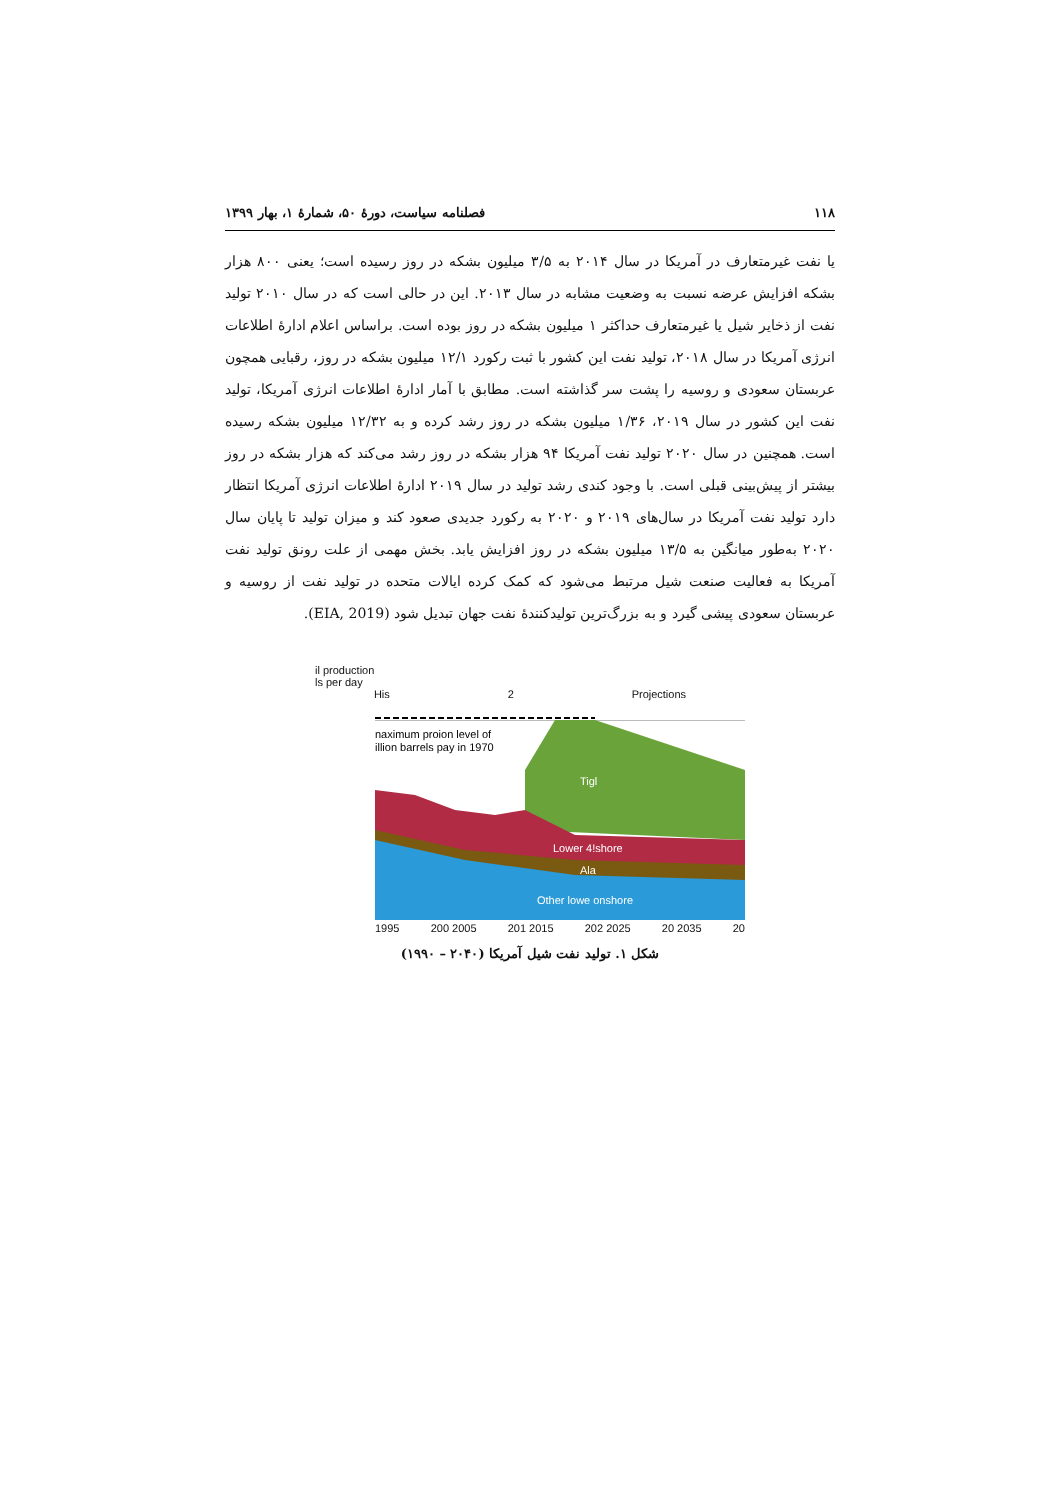۱۱۸ فصلنامه سیاست، دورهٔ ۵۰، شمارهٔ ۱، بهار ۱۳۹۹
یا نفت غیرمتعارف در آمریکا در سال ۲۰۱۴ به ۳/۵ میلیون بشکه در روز رسیده است؛ یعنی ۸۰۰ هزار بشکه افزایش عرضه نسبت به وضعیت مشابه در سال ۲۰۱۳. این در حالی است که در سال ۲۰۱۰ تولید نفت از ذخایر شیل یا غیرمتعارف حداکثر ۱ میلیون بشکه در روز بوده است. براساس اعلام ادارهٔ اطلاعات انرژی آمریکا در سال ۲۰۱۸، تولید نفت این کشور با ثبت رکورد ۱۲/۱ میلیون بشکه در روز، رقبایی همچون عربستان سعودی و روسیه را پشت سر گذاشته است. مطابق با آمار ادارهٔ اطلاعات انرژی آمریکا، تولید نفت این کشور در سال ۲۰۱۹، ۱/۳۶ میلیون بشکه در روز رشد کرده و به ۱۲/۳۲ میلیون بشکه رسیده است. همچنین در سال ۲۰۲۰ تولید نفت آمریکا ۹۴ هزار بشکه در روز رشد می‌کند که هزار بشکه در روز بیشتر از پیش‌بینی قبلی است. با وجود کندی رشد تولید در سال ۲۰۱۹ ادارهٔ اطلاعات انرژی آمریکا انتظار دارد تولید نفت آمریکا در سال‌های ۲۰۱۹ و ۲۰۲۰ به رکورد جدیدی صعود کند و میزان تولید تا پایان سال ۲۰۲۰ به‌طور میانگین به ۱۳/۵ میلیون بشکه در روز افزایش یابد. بخش مهمی از علت رونق تولید نفت آمریکا به فعالیت صنعت شیل مرتبط می‌شود که کمک کرده ایالات متحده در تولید نفت از روسیه و عربستان سعودی پیشی گیرد و به بزرگ‌ترین تولیدکنندهٔ نفت جهان تبدیل شود (EIA, 2019).
il production
ls per day
His 2 Projections
naximum proion level of
illion barrels pay in 1970
Tigl
Lower 4!shore
Ala
Other lowe onshore
1995 200 2005 201 2015 202 2025 20 2035 20
شکل ۱. تولید نفت شیل آمریکا (۲۰۴۰ – ۱۹۹۰)